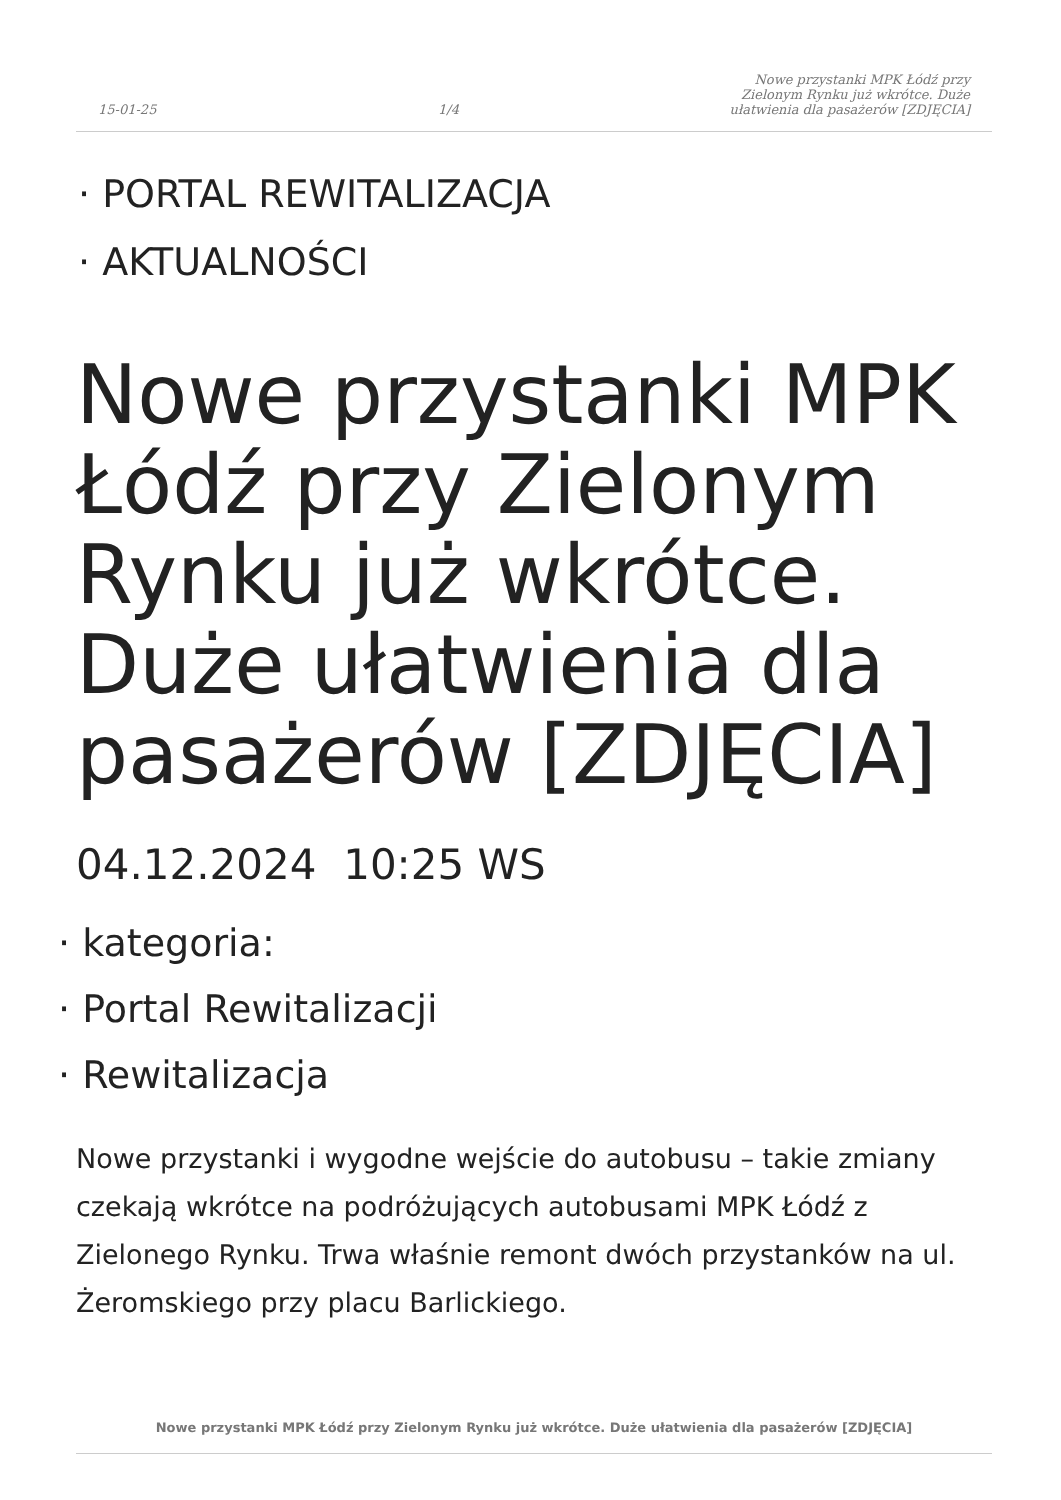15-01-25
1/4
Nowe przystanki MPK Łódź przy
Zielonym Rynku już wkrótce. Duże
ułatwienia dla pasażerów [ZDJĘCIA]
· PORTAL REWITALIZACJA
· AKTUALNOŚCI
Nowe przystanki MPK Łódź przy Zielonym Rynku już wkrótce. Duże ułatwienia dla pasażerów [ZDJĘCIA]
04.12.2024 10:25 WS
· kategoria:
· Portal Rewitalizacji
· Rewitalizacja
Nowe przystanki i wygodne wejście do autobusu – takie zmiany czekają wkrótce na podróżujących autobusami MPK Łódź z Zielonego Rynku. Trwa właśnie remont dwóch przystanków na ul. Żeromskiego przy placu Barlickiego.
Nowe przystanki MPK Łódź przy Zielonym Rynku już wkrótce. Duże ułatwienia dla pasażerów [ZDJĘCIA]